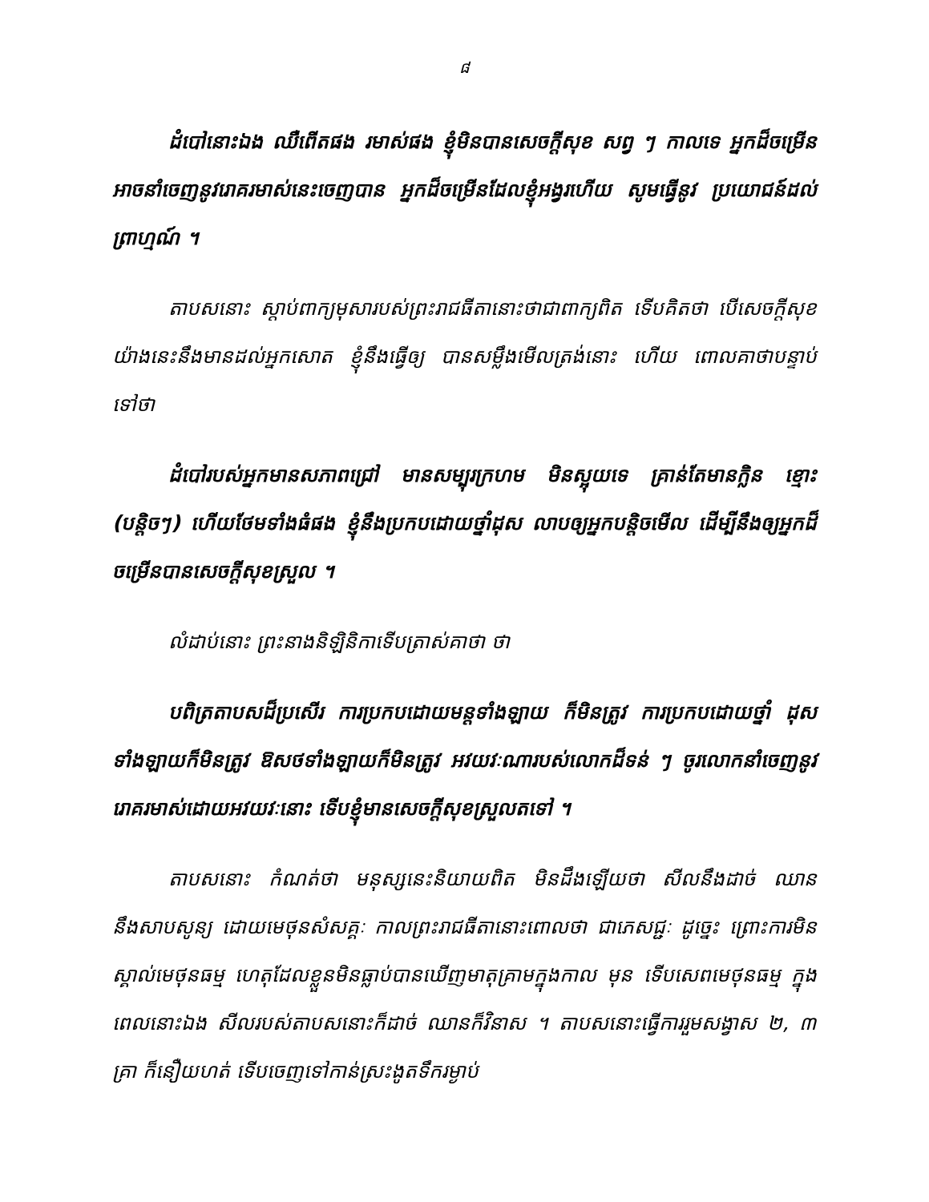៨
ដំបៅនោះឯង ឈឺពេីតផង រមាស់ផង ខ្ញុំមិនបានសេចក្តីសុខ សព្វ ៗ កាលទេ អ្នកដ៏ចម្រេីន អាចនាំចេញនូវរោគរមាស់នេះចេញបាន អ្នកដ៏ចម្រេីនដែលខ្ញុំអង្វរហេីយ សូមធ្វេីនូវ ប្រយោជន៍ដល់ព្រាហ្មណ៍ ។
តាបសនោះ ស្តាប់ពាក្យមុសារបស់ព្រះរាជធីតានោះថាជាពាក្យពិត ទេីបគិតថា បេីសេចក្តីសុខយ៉ាងនេះនឹងមានដល់អ្នកសោត ខ្ញុំនឹងធ្វេីឲ្យ បានសម្លឹងមេីលត្រង់នោះ ហេីយ ពោលគាថាបន្ទាប់ទៅថា
ដំបៅរបស់អ្នកមានសភាពជ្រៅ មានសម្បុរក្រហម មិនស្អុយទេ គ្រាន់តែមានក្លិន ខ្មោះ (បន្តិចៗ) ហេីយថែមទាំងធំផង ខ្ញុំនឹងប្រកបដោយថ្នាំដុស លាបឲ្យអ្នកបន្តិចមេីល ដេីម្បីនឹងឲ្យអ្នកដ៏ចម្រេីនបានសេចក្តីសុខស្រួល ។
លំដាប់នោះ ព្រះនាងនិឡិនិកាទេីបត្រាស់គាថា ថា
បពិត្រតាបសដ៏ប្រសេីរ ការប្រកបដោយមន្តទាំងឡាយ ក៏មិនត្រូវ ការប្រកបដោយថ្នាំ ដុសទាំងឡាយក៏មិនត្រូវ ឱសថទាំងឡាយក៏មិនត្រូវ អវយវៈណារបស់លោកដ៏ទន់ ៗ ចូរលោកនាំចេញនូវរោគរមាស់ដោយអវយវៈនោះ ទេីបខ្ញុំមានសេចក្តីសុខស្រួលតទៅ ។
តាបសនោះ កំណត់ថា មនុស្សនេះនិយាយពិត មិនដឹងឡេីយថា សីលនឹងដាច់ ឈាននឹងសាបសូន្យ ដោយមេថុនសំសគ្គៈ កាលព្រះរាជធីតានោះពោលថា ជាភេសជ្ជៈ ដូច្នេះ ព្រោះការមិនស្គាល់មេថុនធម្ម ហេតុដែលខ្លួនមិនធ្លាប់បានឃេីញមាតុគ្រាមក្នុងកាល មុន ទេីបសេពមេថុនធម្ម ក្នុងពេលនោះឯង សីលរបស់តាបសនោះក៏ដាច់ ឈានក៏វិនាស ។ តាបសនោះធ្វេីការរួមសង្វាស ២, ៣ គ្រា ក៏នឿយហត់ ទេីបចេញទៅកាន់ស្រះងូតទឹករម្ងាប់